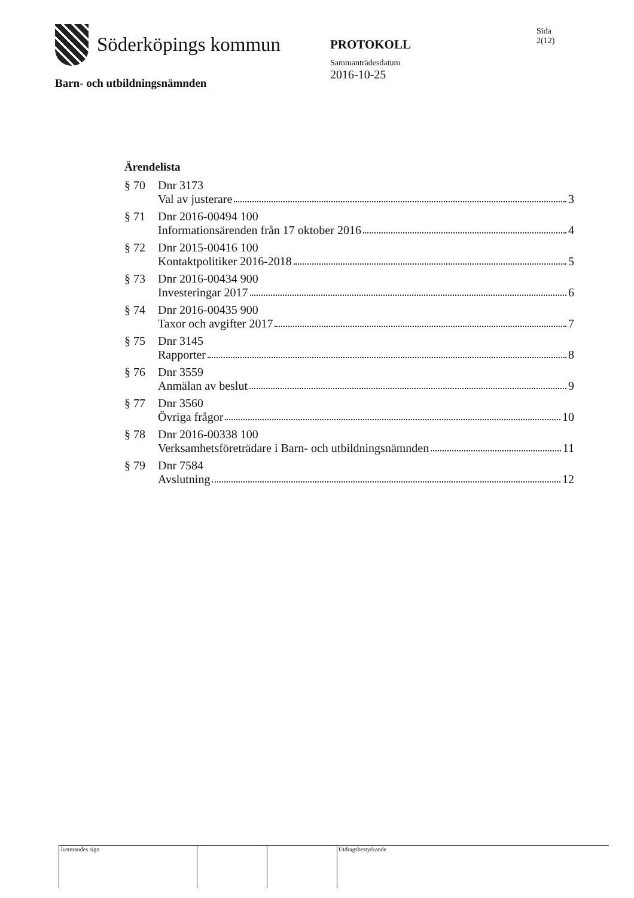Sida
2(12)
Söderköpings kommun
PROTOKOLL
Sammanträdesdatum
2016-10-25
Barn- och utbildningsnämnden
Ärendelista
§ 70 Dnr 3173
Val av justerare 3
§ 71 Dnr 2016-00494 100
Informationsärenden från 17 oktober 2016 4
§ 72 Dnr 2015-00416 100
Kontaktpolitiker 2016-2018 5
§ 73 Dnr 2016-00434 900
Investeringar 2017 6
§ 74 Dnr 2016-00435 900
Taxor och avgifter 2017 7
§ 75 Dnr 3145
Rapporter 8
§ 76 Dnr 3559
Anmälan av beslut 9
§ 77 Dnr 3560
Övriga frågor 10
§ 78 Dnr 2016-00338 100
Verksamhetsföreträdare i Barn- och utbildningsnämnden 11
§ 79 Dnr 7584
Avslutning 12
Justerandes sign Utdragsbestyrkande